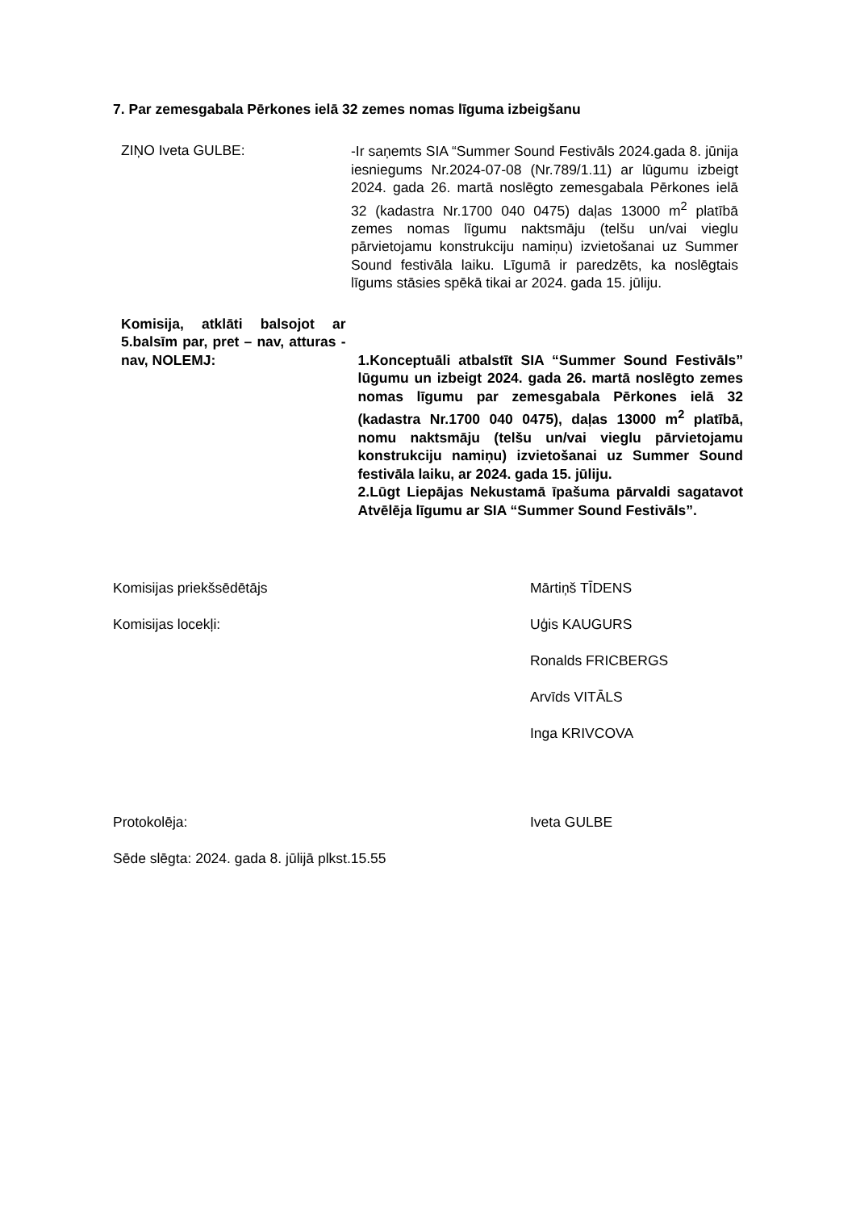7. Par zemesgabala Pērkones ielā 32 zemes nomas līguma izbeigšanu
ZIŅO Iveta GULBE:
-Ir saņemts SIA “Summer Sound Festivāls 2024.gada 8. jūnija iesniegums Nr.2024-07-08 (Nr.789/1.11) ar lūgumu izbeigt 2024. gada 26. martā noslēgto zemesgabala Pērkones ielā 32 (kadastra Nr.1700 040 0475) daļas 13000 m<sup>2</sup> platībā zemes nomas līgumu naktsmāju (telšu un/vai vieglu pārvietojamu konstrukciju namiņu) izvietošanai uz Summer Sound festivāla laiku. Līgumā ir paredzēts, ka noslēgtais līgums stāsies spēkā tikai ar 2024. gada 15. jūliju.
Komisija, atklāti balsojot ar 5.balsīm par, pret – nav, atturas - nav, NOLEMJ:
1.Konceptuāli atbalstīt SIA “Summer Sound Festivāls” lūgumu un izbeigt 2024. gada 26. martā noslēgto zemes nomas līgumu par zemesgabala Pērkones ielā 32 (kadastra Nr.1700 040 0475), daļas 13000 m<sup>2</sup> platībā, nomu naktsmāju (telšu un/vai vieglu pārvietojamu konstrukciju namiņu) izvietošanai uz Summer Sound festivāla laiku, ar 2024. gada 15. jūliju.
2.Lūgt Liepājas Nekustamā īpašuma pārvaldi sagatavot Atvēlēja līgumu ar SIA “Summer Sound Festivāls”.
Komisijas priekšsēdētājs Mārtiņš TĪDENS
Komisijas locekļi: Uģis KAUGURS
Ronalds FRICBERGS
Arvīds VITĀLS
Inga KRIVCOVA
Protokolēja: Iveta GULBE
Sēde slēgta: 2024. gada 8. jūlijā plkst.15.55